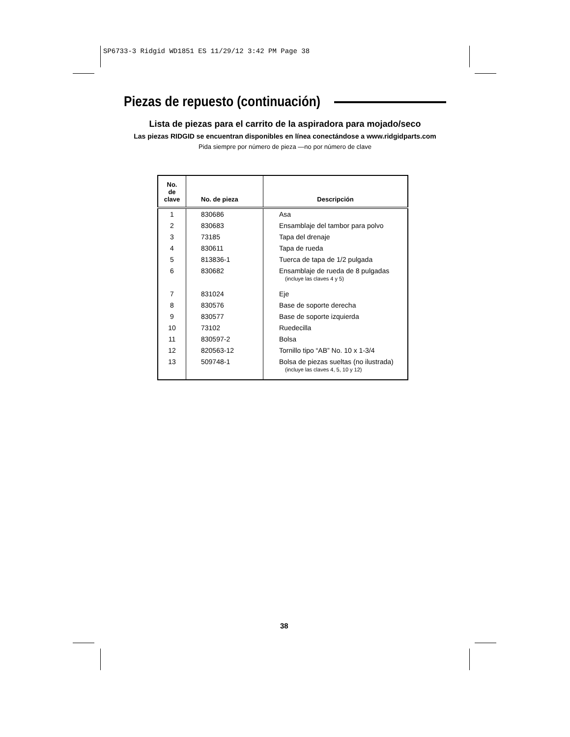SP6733-3 Ridgid WD1851 ES 11/29/12 3:42 PM Page 38
Piezas de repuesto (continuación)
Lista de piezas para el carrito de la aspiradora para mojado/seco
Las piezas RIDGID se encuentran disponibles en línea conectándose a www.ridgidparts.com
Pida siempre por número de pieza —no por número de clave
| No. de clave | No. de pieza | Descripción |
| --- | --- | --- |
| 1 | 830686 | Asa |
| 2 | 830683 | Ensamblaje del tambor para polvo |
| 3 | 73185 | Tapa del drenaje |
| 4 | 830611 | Tapa de rueda |
| 5 | 813836-1 | Tuerca de tapa de 1/2 pulgada |
| 6 | 830682 | Ensamblaje de rueda de 8 pulgadas (incluye las claves 4 y 5) |
| 7 | 831024 | Eje |
| 8 | 830576 | Base de soporte derecha |
| 9 | 830577 | Base de soporte izquierda |
| 10 | 73102 | Ruedecilla |
| 11 | 830597-2 | Bolsa |
| 12 | 820563-12 | Tornillo tipo “AB” No. 10 x 1-3/4 |
| 13 | 509748-1 | Bolsa de piezas sueltas (no ilustrada) (incluye las claves 4, 5, 10 y 12) |
38